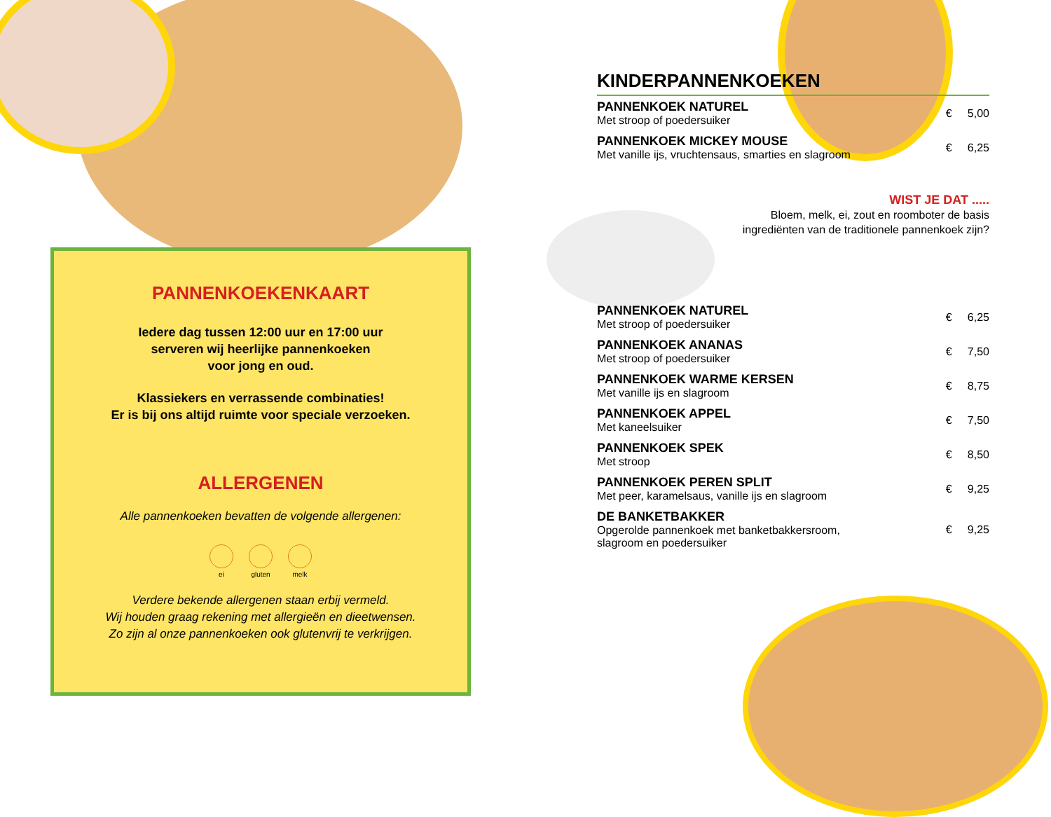PANNENKOEKENKAART
Iedere dag tussen 12:00 uur en 17:00 uur
serveren wij heerlijke pannenkoeken
voor jong en oud.
Klassiekers en verrassende combinaties!
Er is bij ons altijd ruimte voor speciale verzoeken.
ALLERGENEN
Alle pannenkoeken bevatten de volgende allergenen:
ei gluten melk
Verdere bekende allergenen staan erbij vermeld.
Wij houden graag rekening met allergieën en dieetwensen.
Zo zijn al onze pannenkoeken ook glutenvrij te verkrijgen.
KINDERPANNENKOEKEN
| PANNENKOEK NATUREL Met stroop of poedersuiker | € 5,00 |
| PANNENKOEK MICKEY MOUSE Met vanille ijs, vruchtensaus, smarties en slagroom | € 6,25 |
WIST JE DAT .....
Bloem, melk, ei, zout en roomboter de basis
ingrediënten van de traditionele pannenkoek zijn?
| PANNENKOEK NATUREL Met stroop of poedersuiker | € 6,25 |
| PANNENKOEK ANANAS Met stroop of poedersuiker | € 7,50 |
| PANNENKOEK WARME KERSEN Met vanille ijs en slagroom | € 8,75 |
| PANNENKOEK APPEL Met kaneelsuiker | € 7,50 |
| PANNENKOEK SPEK Met stroop | € 8,50 |
| PANNENKOEK PEREN SPLIT Met peer, karamelsaus, vanille ijs en slagroom | € 9,25 |
| DE BANKETBAKKER Opgerolde pannenkoek met banketbakkersroom, slagroom en poedersuiker | € 9,25 |